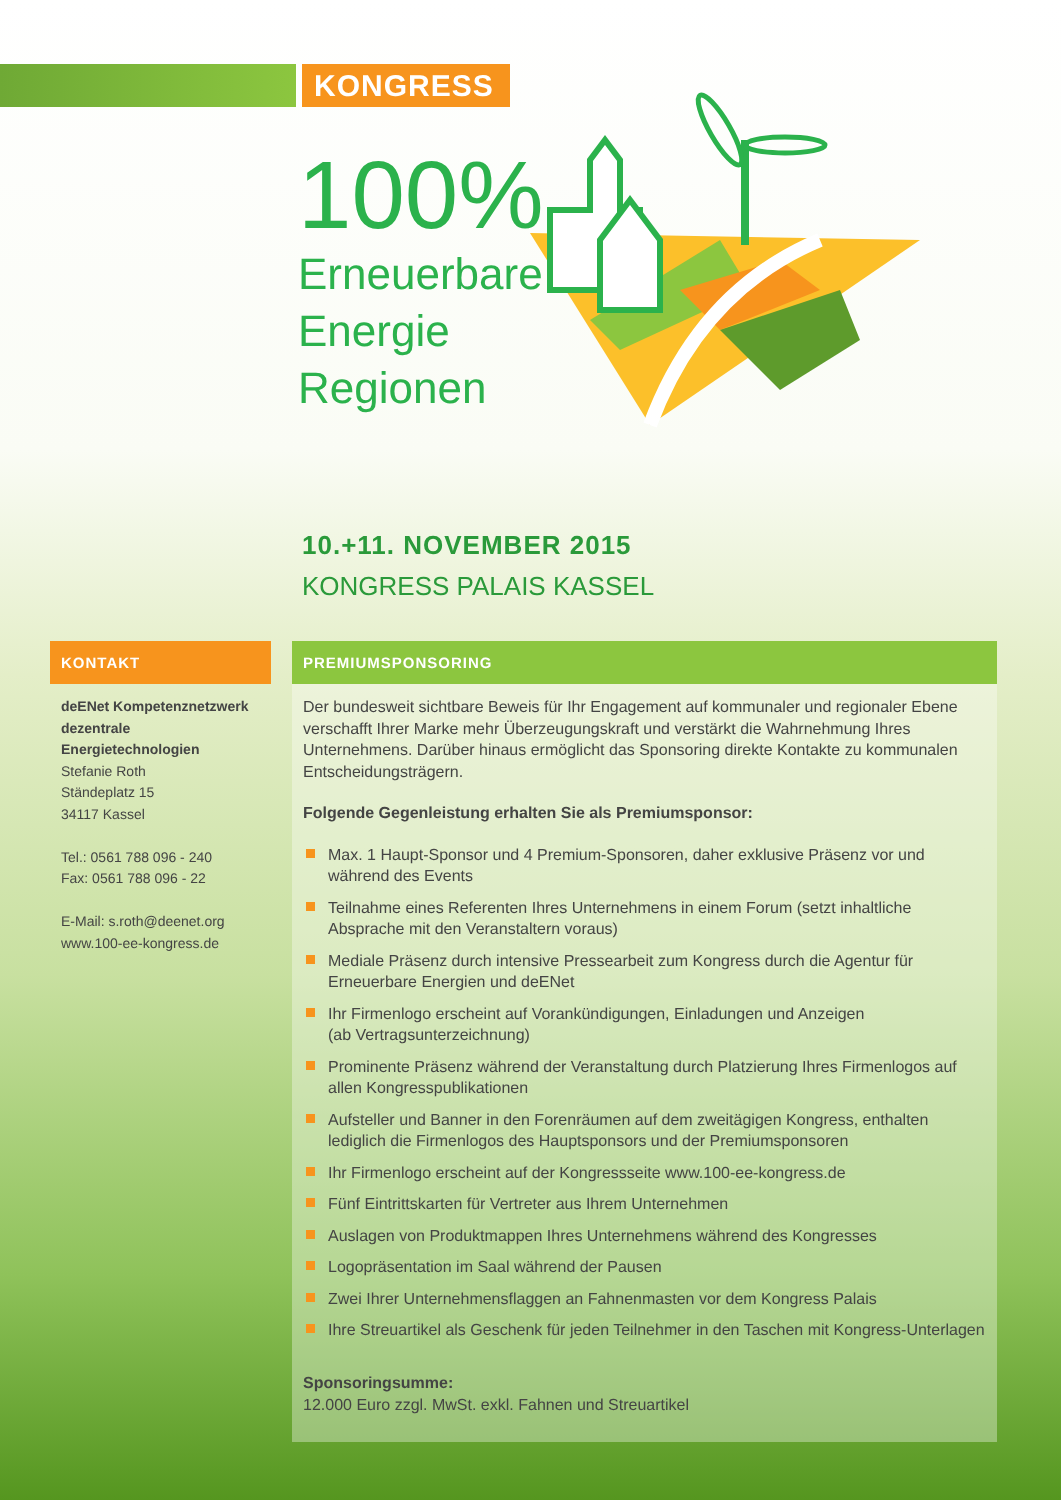KONGRESS
100%
Erneuerbare
Energie
Regionen
10.+11. NOVEMBER 2015
KONGRESS PALAIS KASSEL
KONTAKT
deENet Kompetenznetzwerk dezentrale Energietechnologien
Stefanie Roth
Ständeplatz 15
34117 Kassel
Tel.: 0561 788 096 - 240
Fax: 0561 788 096 - 22
E-Mail: s.roth@deenet.org
www.100-ee-kongress.de
PREMIUMSPONSORING
Der bundesweit sichtbare Beweis für Ihr Engagement auf kommunaler und regionaler Ebene verschafft Ihrer Marke mehr Überzeugungskraft und verstärkt die Wahrnehmung Ihres Unternehmens. Darüber hinaus ermöglicht das Sponsoring direkte Kontakte zu kommunalen Entscheidungsträgern.
Folgende Gegenleistung erhalten Sie als Premiumsponsor:
Max. 1 Haupt-Sponsor und 4 Premium-Sponsoren, daher exklusive Präsenz vor und während des Events
Teilnahme eines Referenten Ihres Unternehmens in einem Forum (setzt inhaltliche Absprache mit den Veranstaltern voraus)
Mediale Präsenz durch intensive Pressearbeit zum Kongress durch die Agentur für Erneuerbare Energien und deENet
Ihr Firmenlogo erscheint auf Vorankündigungen, Einladungen und Anzeigen
(ab Vertragsunterzeichnung)
Prominente Präsenz während der Veranstaltung durch Platzierung Ihres Firmenlogos auf allen Kongresspublikationen
Aufsteller und Banner in den Forenräumen auf dem zweitägigen Kongress, enthalten lediglich die Firmenlogos des Hauptsponsors und der Premiumsponsoren
Ihr Firmenlogo erscheint auf der Kongressseite www.100-ee-kongress.de
Fünf Eintrittskarten für Vertreter aus Ihrem Unternehmen
Auslagen von Produktmappen Ihres Unternehmens während des Kongresses
Logopräsentation im Saal während der Pausen
Zwei Ihrer Unternehmensflaggen an Fahnenmasten vor dem Kongress Palais
Ihre Streuartikel als Geschenk für jeden Teilnehmer in den Taschen mit Kongress-Unterlagen
Sponsoringsumme:
12.000 Euro zzgl. MwSt. exkl. Fahnen und Streuartikel